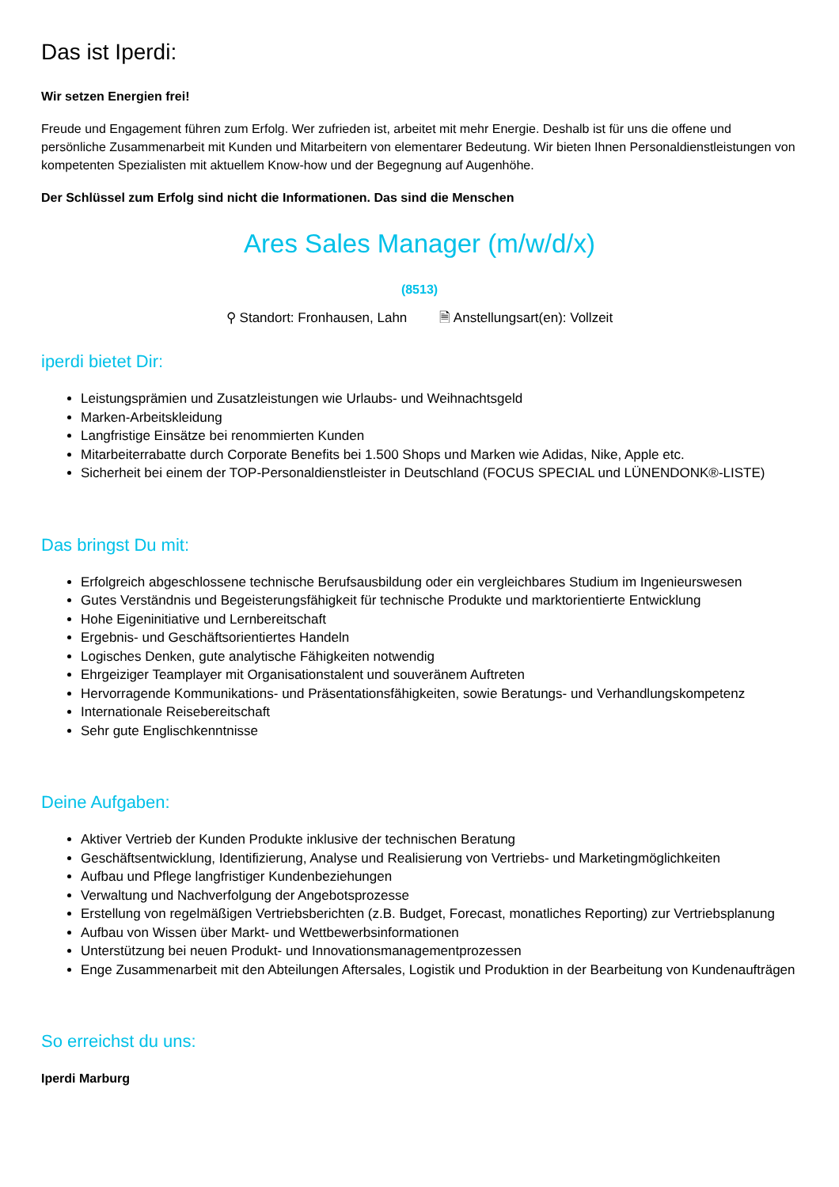Das ist Iperdi:
Wir setzen Energien frei!
Freude und Engagement führen zum Erfolg. Wer zufrieden ist, arbeitet mit mehr Energie. Deshalb ist für uns die offene und persönliche Zusammenarbeit mit Kunden und Mitarbeitern von elementarer Bedeutung. Wir bieten Ihnen Personaldienstleistungen von kompetenten Spezialisten mit aktuellem Know-how und der Begegnung auf Augenhöhe.
Der Schlüssel zum Erfolg sind nicht die Informationen. Das sind die Menschen
Ares Sales Manager (m/w/d/x)
(8513)
⚲ Standort: Fronhausen, Lahn 🗎 Anstellungsart(en): Vollzeit
iperdi bietet Dir:
Leistungsprämien und Zusatzleistungen wie Urlaubs- und Weihnachtsgeld
Marken-Arbeitskleidung
Langfristige Einsätze bei renommierten Kunden
Mitarbeiterrabatte durch Corporate Benefits bei 1.500 Shops und Marken wie Adidas, Nike, Apple etc.
Sicherheit bei einem der TOP-Personaldienstleister in Deutschland (FOCUS SPECIAL und LÜNENDONK®-LISTE)
Das bringst Du mit:
Erfolgreich abgeschlossene technische Berufsausbildung oder ein vergleichbares Studium im Ingenieurswesen
Gutes Verständnis und Begeisterungsfähigkeit für technische Produkte und marktorientierte Entwicklung
Hohe Eigeninitiative und Lernbereitschaft
Ergebnis- und Geschäftsorientiertes Handeln
Logisches Denken, gute analytische Fähigkeiten notwendig
Ehrgeiziger Teamplayer mit Organisationstalent und souveränem Auftreten
Hervorragende Kommunikations- und Präsentationsfähigkeiten, sowie Beratungs- und Verhandlungskompetenz
Internationale Reisebereitschaft
Sehr gute Englischkenntnisse
Deine Aufgaben:
Aktiver Vertrieb der Kunden Produkte inklusive der technischen Beratung
Geschäftsentwicklung, Identifizierung, Analyse und Realisierung von Vertriebs- und Marketingmöglichkeiten
Aufbau und Pflege langfristiger Kundenbeziehungen
Verwaltung und Nachverfolgung der Angebotsprozesse
Erstellung von regelmäßigen Vertriebsberichten (z.B. Budget, Forecast, monatliches Reporting) zur Vertriebsplanung
Aufbau von Wissen über Markt- und Wettbewerbsinformationen
Unterstützung bei neuen Produkt- und Innovationsmanagementprozessen
Enge Zusammenarbeit mit den Abteilungen Aftersales, Logistik und Produktion in der Bearbeitung von Kundenaufträgen
So erreichst du uns:
Iperdi Marburg